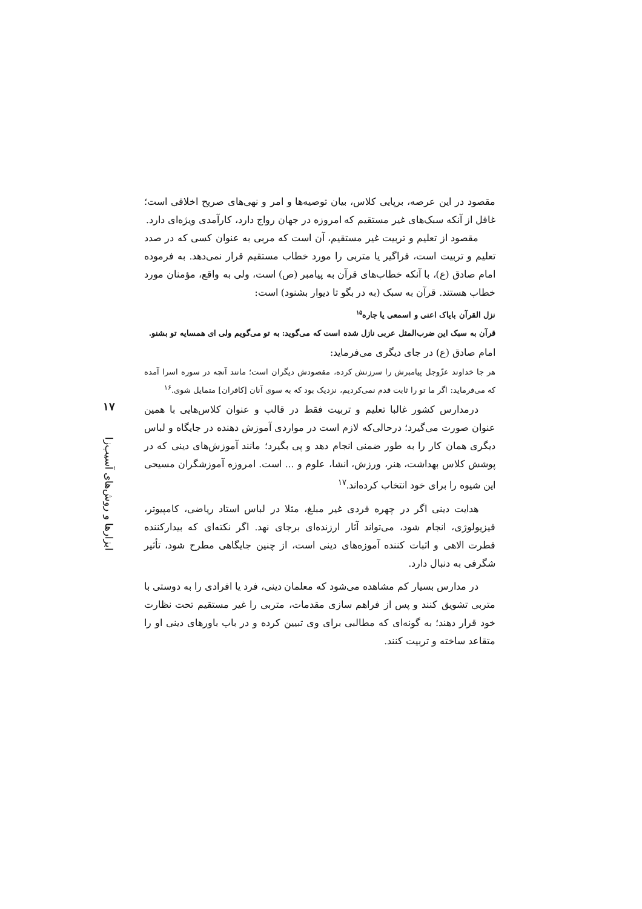مقصود در این عرصه، برپایی کلاس، بیان توصیه‌ها و امر و نهی‌های صریح اخلاقی است؛ غافل از آنکه سبک‌های غیر مستقیم که امروزه در جهان رواج دارد، کارآمدی ویژه‌ای دارد.
مقصود از تعلیم و تربیت غیر مستقیم، آن است که مربی به عنوان کسی که در صدد تعلیم و تربیت است، فراگیر یا متربی را مورد خطاب مستقیم قرار نمی‌دهد. به فرموده امام صادق (ع)، با آنکه خطاب‌های قرآن به پیامبر (ص) است، ولی به واقع، مؤمنان مورد خطاب هستند. قرآن به سبک (به در بگو تا دیوار بشنود) است:
نزل القرآن بایاک اعنی و اسمعی یا جاره<sup>۱۵</sup>
قرآن به سبک این ضرب‌المثل عربی نازل شده است که می‌گوید: به تو می‌گویم ولی ای همسایه تو بشنو.
امام صادق (ع) در جای دیگری می‌فرماید:
هر جا خداوند عزّوجل پیامبرش را سرزنش کرده، مقصودش دیگران است؛ مانند آنچه در سوره اسرا آمده که می‌فرماید: اگر ما تو را ثابت قدم نمی‌کردیم، نزدیک بود که به سوی آنان [کافران] متمایل شوی.<sup>۱۶</sup>
درمدارس کشور غالبا تعلیم و تربیت فقط در قالب و عنوان کلاس‌هایی با همین عنوان صورت می‌گیرد؛ درحالی‌که لازم است در مواردی آموزش دهنده در جایگاه و لباس دیگری همان کار را به طور ضمنی انجام دهد و پی بگیرد؛ مانند آموزش‌های دینی که در پوشش کلاس بهداشت، هنر، ورزش، انشا، علوم و ... است. امروزه آموزشگران مسیحی این شیوه را برای خود انتخاب کرده‌اند.<sup>۱۷</sup>
هدایت دینی اگر در چهره فردی غیر مبلغ، مثلا در لباس استاد ریاضی، کامپیوتر، فیزیولوژی، انجام شود، می‌تواند آثار ارزنده‌ای برجای نهد. اگر نکته‌ای که بیدارکننده فطرت الاهی و اثبات کننده آموزه‌های دینی است، از چنین جایگاهی مطرح شود، تأثیر شگرفی به دنبال دارد.
در مدارس بسیار کم مشاهده می‌شود که معلمان دینی، فرد یا افرادی را به دوستی با متربی تشویق کنند و پس از فراهم سازی مقدمات، متربی را غیر مستقیم تحت نظارت خود قرار دهند؛ به گونه‌ای که مطالبی برای وی تبیین کرده و در باب باورهای دینی او را متقاعد ساخته و تربیت کنند.
۱۷
ابزارها و روش‌های آسیب‌زا